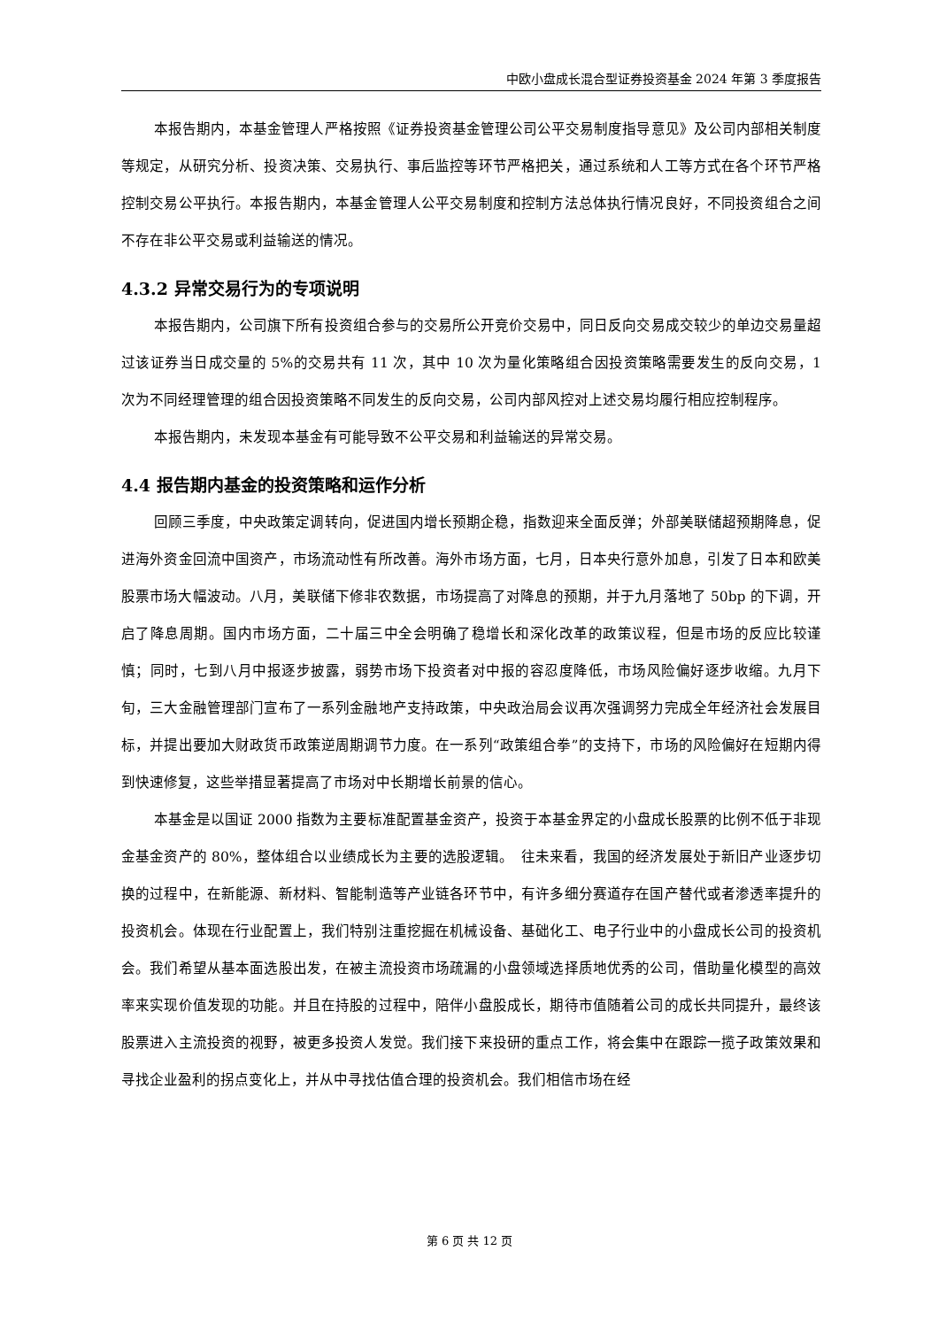中欧小盘成长混合型证券投资基金 2024 年第 3 季度报告
本报告期内，本基金管理人严格按照《证券投资基金管理公司公平交易制度指导意见》及公司内部相关制度等规定，从研究分析、投资决策、交易执行、事后监控等环节严格把关，通过系统和人工等方式在各个环节严格控制交易公平执行。本报告期内，本基金管理人公平交易制度和控制方法总体执行情况良好，不同投资组合之间不存在非公平交易或利益输送的情况。
4.3.2 异常交易行为的专项说明
本报告期内，公司旗下所有投资组合参与的交易所公开竞价交易中，同日反向交易成交较少的单边交易量超过该证券当日成交量的 5%的交易共有 11 次，其中 10 次为量化策略组合因投资策略需要发生的反向交易，1 次为不同经理管理的组合因投资策略不同发生的反向交易，公司内部风控对上述交易均履行相应控制程序。
本报告期内，未发现本基金有可能导致不公平交易和利益输送的异常交易。
4.4 报告期内基金的投资策略和运作分析
回顾三季度，中央政策定调转向，促进国内增长预期企稳，指数迎来全面反弹；外部美联储超预期降息，促进海外资金回流中国资产，市场流动性有所改善。海外市场方面，七月，日本央行意外加息，引发了日本和欧美股票市场大幅波动。八月，美联储下修非农数据，市场提高了对降息的预期，并于九月落地了 50bp 的下调，开启了降息周期。国内市场方面，二十届三中全会明确了稳增长和深化改革的政策议程，但是市场的反应比较谨慎；同时，七到八月中报逐步披露，弱势市场下投资者对中报的容忍度降低，市场风险偏好逐步收缩。九月下旬，三大金融管理部门宣布了一系列金融地产支持政策，中央政治局会议再次强调努力完成全年经济社会发展目标，并提出要加大财政货币政策逆周期调节力度。在一系列“政策组合拳”的支持下，市场的风险偏好在短期内得到快速修复，这些举措显著提高了市场对中长期增长前景的信心。
本基金是以国证 2000 指数为主要标准配置基金资产，投资于本基金界定的小盘成长股票的比例不低于非现金基金资产的 80%，整体组合以业绩成长为主要的选股逻辑。　往未来看，我国的经济发展处于新旧产业逐步切换的过程中，在新能源、新材料、智能制造等产业链各环节中，有许多细分赛道存在国产替代或者渗透率提升的投资机会。体现在行业配置上，我们特别注重挖掘在机械设备、基础化工、电子行业中的小盘成长公司的投资机会。我们希望从基本面选股出发，在被主流投资市场疏漏的小盘领域选择质地优秀的公司，借助量化模型的高效率来实现价值发现的功能。并且在持股的过程中，陪伴小盘股成长，期待市值随着公司的成长共同提升，最终该股票进入主流投资的视野，被更多投资人发觉。我们接下来投研的重点工作，将会集中在跟踪一揽子政策效果和寻找企业盈利的拐点变化上，并从中寻找估值合理的投资机会。我们相信市场在经
第 6 页 共 12 页